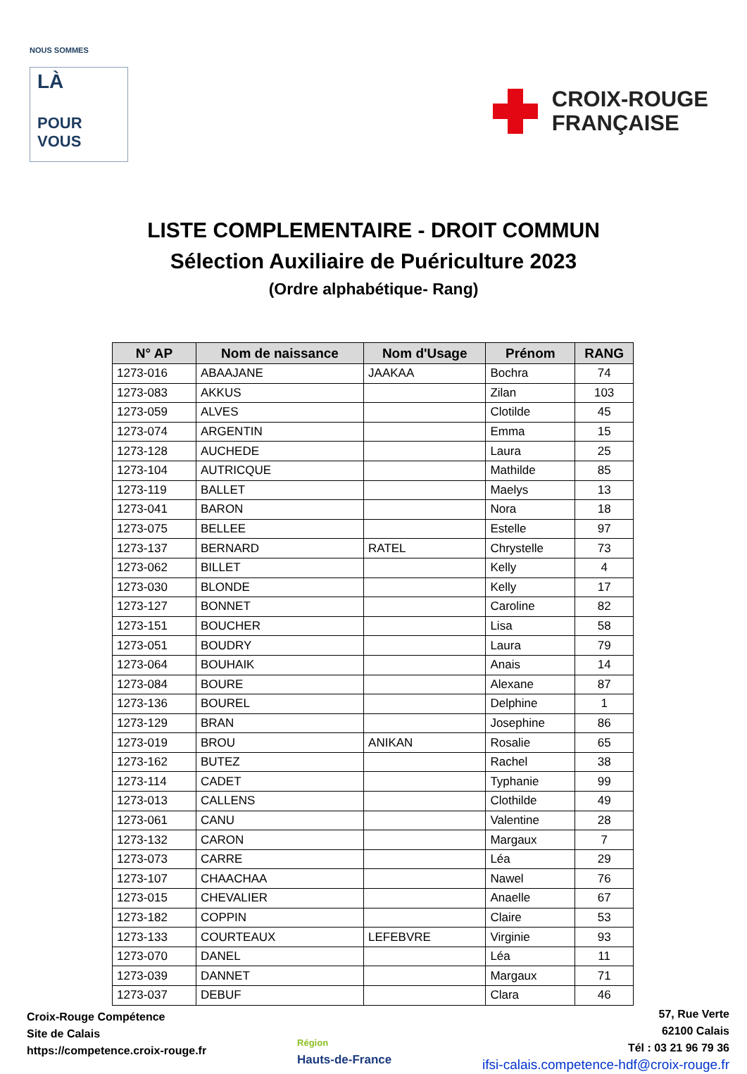NOUS SOMMES
LÀ
POUR
VOUS
CROIX-ROUGE
FRANÇAISE
LISTE COMPLEMENTAIRE - DROIT COMMUN
Sélection Auxiliaire de Puériculture 2023
(Ordre alphabétique- Rang)
| N° AP | Nom de naissance | Nom d'Usage | Prénom | RANG |
| --- | --- | --- | --- | --- |
| 1273-016 | ABAAJANE | JAAKAA | Bochra | 74 |
| 1273-083 | AKKUS | | Zilan | 103 |
| 1273-059 | ALVES | | Clotilde | 45 |
| 1273-074 | ARGENTIN | | Emma | 15 |
| 1273-128 | AUCHEDE | | Laura | 25 |
| 1273-104 | AUTRICQUE | | Mathilde | 85 |
| 1273-119 | BALLET | | Maelys | 13 |
| 1273-041 | BARON | | Nora | 18 |
| 1273-075 | BELLEE | | Estelle | 97 |
| 1273-137 | BERNARD | RATEL | Chrystelle | 73 |
| 1273-062 | BILLET | | Kelly | 4 |
| 1273-030 | BLONDE | | Kelly | 17 |
| 1273-127 | BONNET | | Caroline | 82 |
| 1273-151 | BOUCHER | | Lisa | 58 |
| 1273-051 | BOUDRY | | Laura | 79 |
| 1273-064 | BOUHAIK | | Anais | 14 |
| 1273-084 | BOURE | | Alexane | 87 |
| 1273-136 | BOUREL | | Delphine | 1 |
| 1273-129 | BRAN | | Josephine | 86 |
| 1273-019 | BROU | ANIKAN | Rosalie | 65 |
| 1273-162 | BUTEZ | | Rachel | 38 |
| 1273-114 | CADET | | Typhanie | 99 |
| 1273-013 | CALLENS | | Clothilde | 49 |
| 1273-061 | CANU | | Valentine | 28 |
| 1273-132 | CARON | | Margaux | 7 |
| 1273-073 | CARRE | | Léa | 29 |
| 1273-107 | CHAACHAA | | Nawel | 76 |
| 1273-015 | CHEVALIER | | Anaelle | 67 |
| 1273-182 | COPPIN | | Claire | 53 |
| 1273-133 | COURTEAUX | LEFEBVRE | Virginie | 93 |
| 1273-070 | DANEL | | Léa | 11 |
| 1273-039 | DANNET | | Margaux | 71 |
| 1273-037 | DEBUF | | Clara | 46 |
Croix-Rouge Compétence
Site de Calais
https://competence.croix-rouge.fr
Région
Hauts-de-France
57, Rue Verte
62100 Calais
Tél : 03 21 96 79 36
ifsi-calais.competence-hdf@croix-rouge.fr